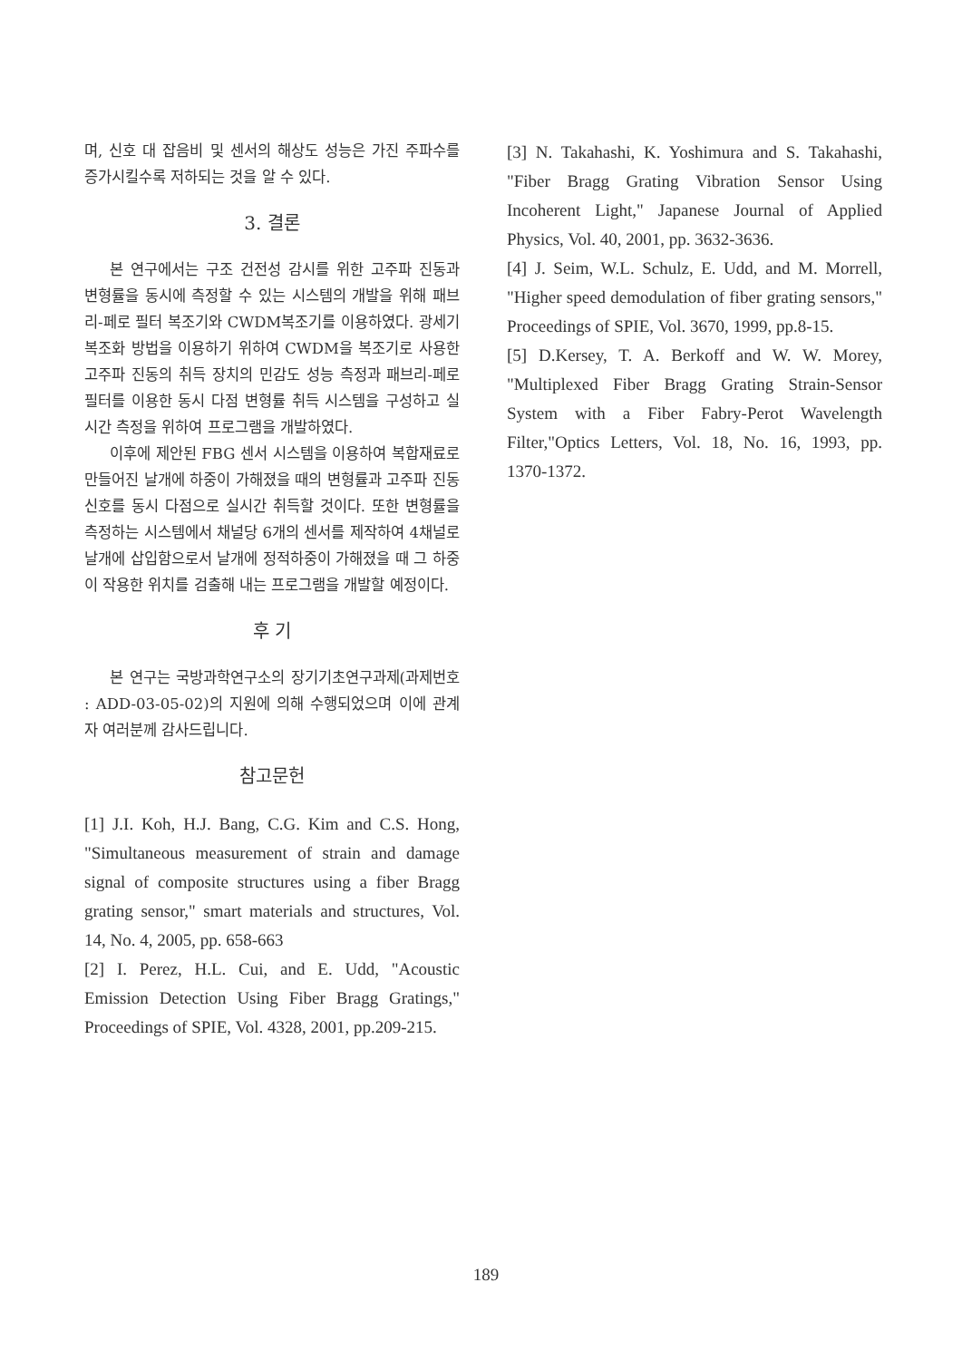며, 신호 대 잡음비 및 센서의 해상도 성능은 가진 주파수를 증가시킬수록 저하되는 것을 알 수 있다.
3. 결론
본 연구에서는 구조 건전성 감시를 위한 고주파 진동과 변형률을 동시에 측정할 수 있는 시스템의 개발을 위해 패브리-페로 필터 복조기와 CWDM복조기를 이용하였다. 광세기 복조화 방법을 이용하기 위하여 CWDM을 복조기로 사용한 고주파 진동의 취득 장치의 민감도 성능 측정과 패브리-페로 필터를 이용한 동시 다점 변형률 취득 시스템을 구성하고 실시간 측정을 위하여 프로그램을 개발하였다.
이후에 제안된 FBG 센서 시스템을 이용하여 복합재료로 만들어진 날개에 하중이 가해졌을 때의 변형률과 고주파 진동신호를 동시 다점으로 실시간 취득할 것이다. 또한 변형률을 측정하는 시스템에서 채널당 6개의 센서를 제작하여 4채널로 날개에 삽입함으로서 날개에 정적하중이 가해졌을 때 그 하중이 작용한 위치를 검출해 내는 프로그램을 개발할 예정이다.
후 기
본 연구는 국방과학연구소의 장기기초연구과제(과제번호 : ADD-03-05-02)의 지원에 의해 수행되었으며 이에 관계자 여러분께 감사드립니다.
참고문헌
[1] J.I. Koh, H.J. Bang, C.G. Kim and C.S. Hong, "Simultaneous measurement of strain and damage signal of composite structures using a fiber Bragg grating sensor," smart materials and structures, Vol. 14, No. 4, 2005, pp. 658-663
[2] I. Perez, H.L. Cui, and E. Udd, "Acoustic Emission Detection Using Fiber Bragg Gratings," Proceedings of SPIE, Vol. 4328, 2001, pp.209-215.
[3] N. Takahashi, K. Yoshimura and S. Takahashi, "Fiber Bragg Grating Vibration Sensor Using Incoherent Light," Japanese Journal of Applied Physics, Vol. 40, 2001, pp. 3632-3636.
[4] J. Seim, W.L. Schulz, E. Udd, and M. Morrell, "Higher speed demodulation of fiber grating sensors," Proceedings of SPIE, Vol. 3670, 1999, pp.8-15.
[5] D.Kersey, T. A. Berkoff and W. W. Morey, "Multiplexed Fiber Bragg Grating Strain-Sensor System with a Fiber Fabry-Perot Wavelength Filter,"Optics Letters, Vol. 18, No. 16, 1993, pp. 1370-1372.
189